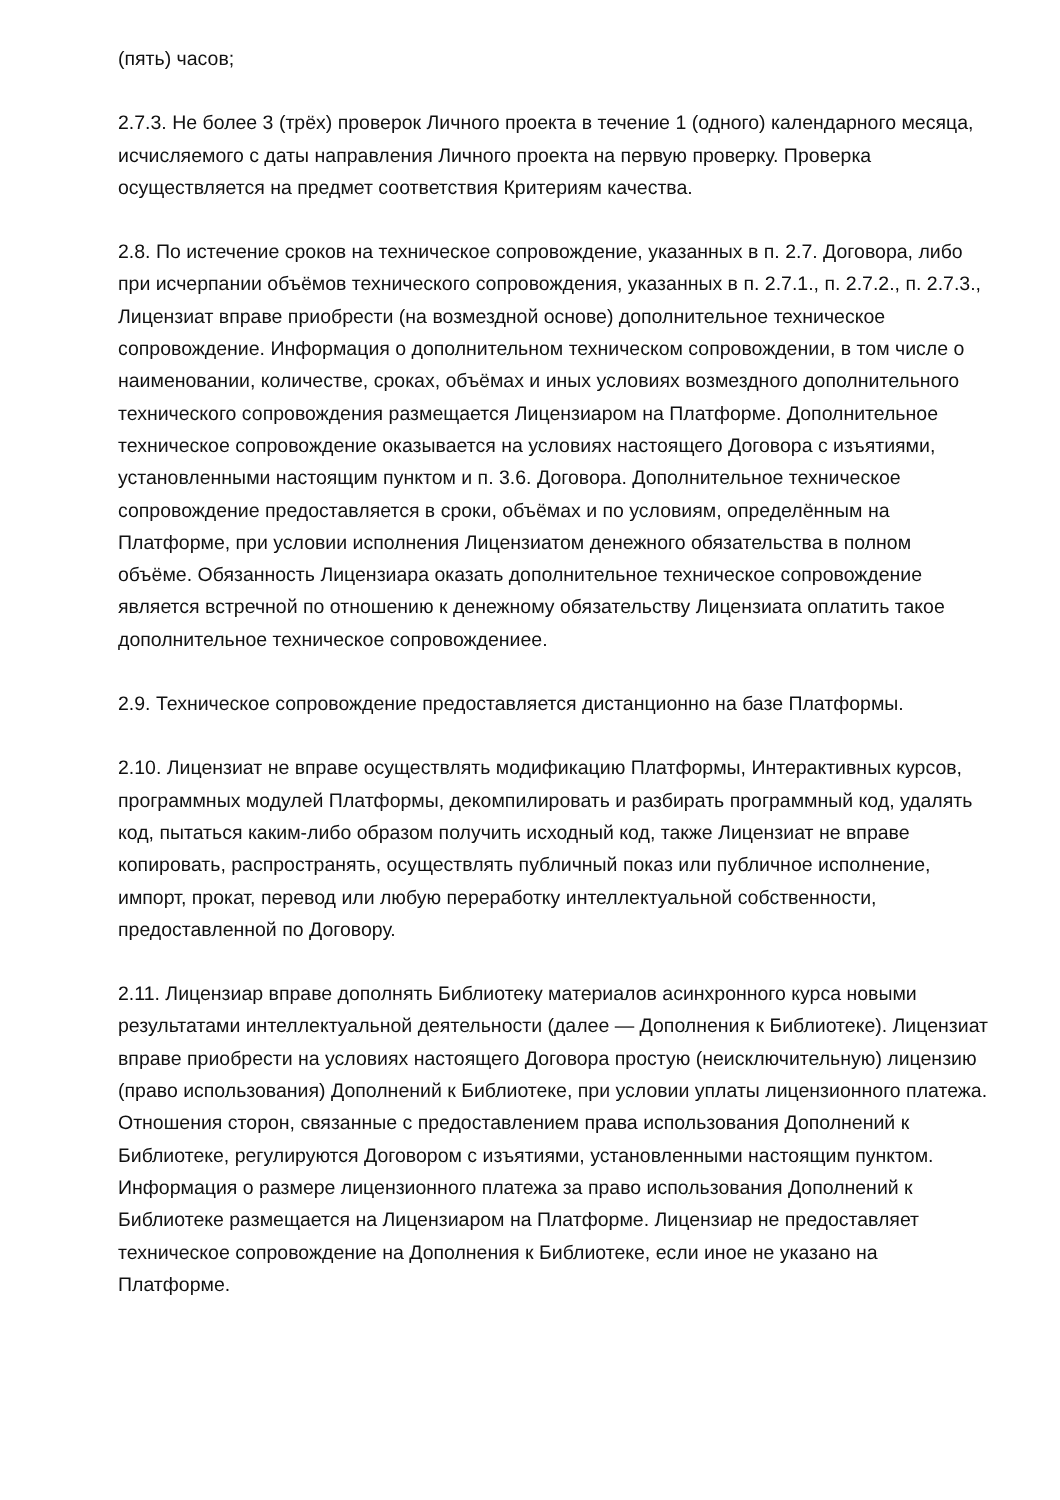(пять) часов;
2.7.3. Не более 3 (трёх) проверок Личного проекта в течение 1 (одного) календарного месяца, исчисляемого с даты направления Личного проекта на первую проверку. Проверка осуществляется на предмет соответствия Критериям качества.
2.8. По истечение сроков на техническое сопровождение, указанных в п. 2.7. Договора, либо при исчерпании объёмов технического сопровождения, указанных в п. 2.7.1., п. 2.7.2., п. 2.7.3., Лицензиат вправе приобрести (на возмездной основе) дополнительное техническое сопровождение. Информация о дополнительном техническом сопровождении, в том числе о наименовании, количестве, сроках, объёмах и иных условиях возмездного дополнительного технического сопровождения размещается Лицензиаром на Платформе. Дополнительное техническое сопровождение оказывается на условиях настоящего Договора с изъятиями, установленными настоящим пунктом и п. 3.6. Договора. Дополнительное техническое сопровождение предоставляется в сроки, объёмах и по условиям, определённым на Платформе, при условии исполнения Лицензиатом денежного обязательства в полном объёме. Обязанность Лицензиара оказать дополнительное техническое сопровождение является встречной по отношению к денежному обязательству Лицензиата оплатить такое дополнительное техническое сопровождениее.
2.9. Техническое сопровождение предоставляется дистанционно на базе Платформы.
2.10. Лицензиат не вправе осуществлять модификацию Платформы, Интерактивных курсов, программных модулей Платформы, декомпилировать и разбирать программный код, удалять код, пытаться каким-либо образом получить исходный код, также Лицензиат не вправе копировать, распространять, осуществлять публичный показ или публичное исполнение, импорт, прокат, перевод или любую переработку интеллектуальной собственности, предоставленной по Договору.
2.11. Лицензиар вправе дополнять Библиотеку материалов асинхронного курса новыми результатами интеллектуальной деятельности (далее — Дополнения к Библиотеке). Лицензиат вправе приобрести на условиях настоящего Договора простую (неисключительную) лицензию (право использования) Дополнений к Библиотеке, при условии уплаты лицензионного платежа. Отношения сторон, связанные с предоставлением права использования Дополнений к Библиотеке, регулируются Договором с изъятиями, установленными настоящим пунктом. Информация о размере лицензионного платежа за право использования Дополнений к Библиотеке размещается на Лицензиаром на Платформе. Лицензиар не предоставляет техническое сопровождение на Дополнения к Библиотеке, если иное не указано на Платформе.